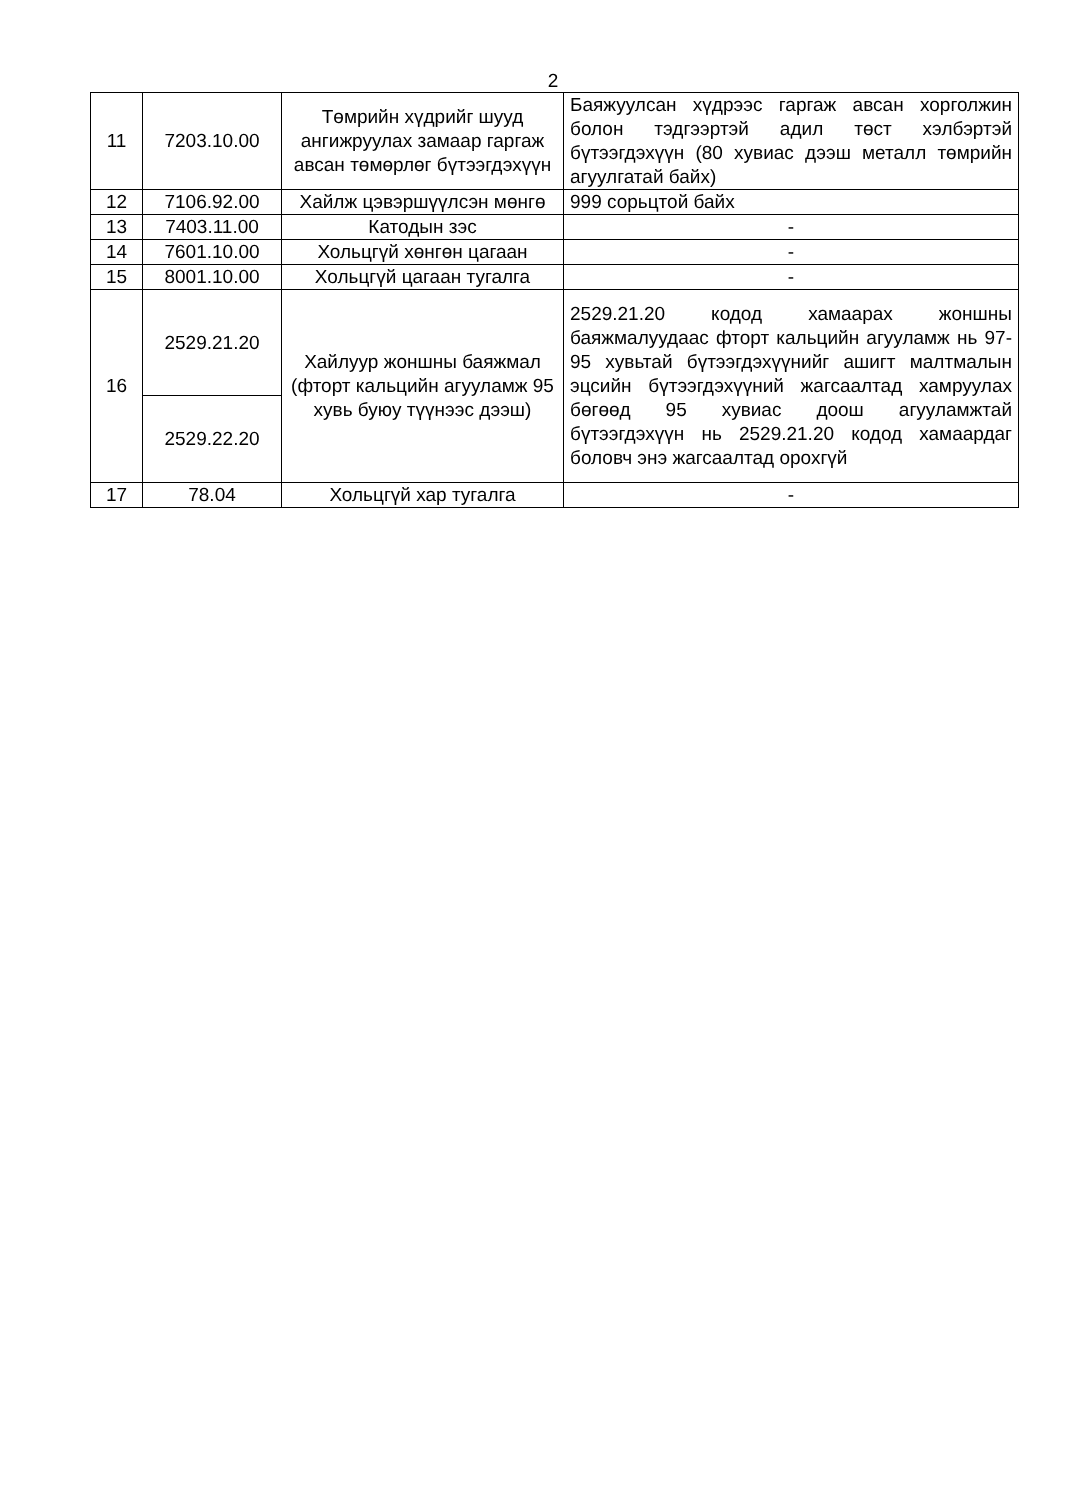2
| 11 | 7203.10.00 | Төмрийн хүдрийг шууд ангижруулах замаар гаргаж авсан төмөрлөг бүтээгдэхүүн | Баяжуулсан хүдрээс гаргаж авсан хорголжин болон тэдгээртэй адил төст хэлбэртэй бүтээгдэхүүн (80 хувиас дээш металл төмрийн агуулгатай байх) |
| 12 | 7106.92.00 | Хайлж цэвэршүүлсэн мөнгө | 999 сорьцтой байх |
| 13 | 7403.11.00 | Катодын зэс | - |
| 14 | 7601.10.00 | Хольцгүй хөнгөн цагаан | - |
| 15 | 8001.10.00 | Хольцгүй цагаан тугалга | - |
| 16 | 2529.21.20 | Хайлуур жоншны баяжмал (фторт кальцийн агууламж 95 хувь буюу түүнээс дээш) | 2529.21.20 кодод хамаарах жоншны баяжмалуудаас фторт кальцийн агууламж нь 97-95 хувьтай бүтээгдэхүүнийг ашигт малтмалын эцсийн бүтээгдэхүүний жагсаалтад хамруулах бөгөөд 95 хувиас доош агууламжтай бүтээгдэхүүн нь 2529.21.20 кодод хамаардаг боловч энэ жагсаалтад орохгүй |
| | 2529.22.20 | | |
| 17 | 78.04 | Хольцгүй хар тугалга | - |